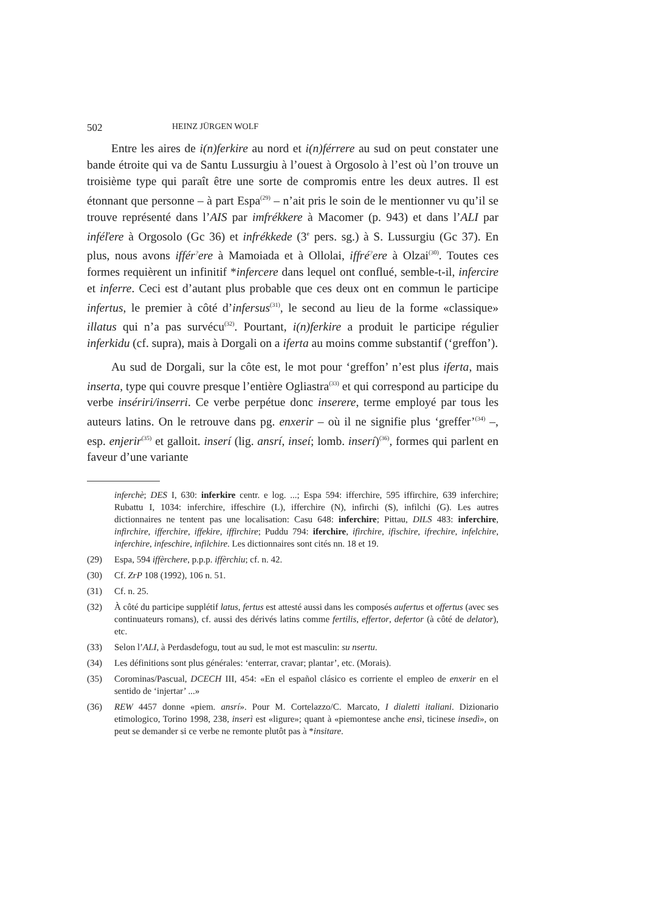502 HEINZ JÜRGEN WOLF
Entre les aires de i(n)ferkire au nord et i(n)férrere au sud on peut constater une bande étroite qui va de Santu Lussurgiu à l’ouest à Orgosolo à l’est où l’on trouve un troisième type qui paraît être une sorte de compromis entre les deux autres. Il est étonnant que personne – à part Espa<sup>(29)</sup> – n’ait pris le soin de le mentionner vu qu’il se trouve représenté dans l’AIS par imfrékkere à Macomer (p. 943) et dans l’ALI par inféľere à Orgosolo (Gc 36) et infrékkede (3<sup>e</sup> pers. sg.) à S. Lussurgiu (Gc 37). En plus, nous avons iffér<sup>?</sup>ere à Mamoiada et à Ollolai, iffré<sup>?</sup>ere à Olzai<sup>(30)</sup>. Toutes ces formes requièrent un infinitif *infercere dans lequel ont conflué, semble-t-il, infercire et inferre. Ceci est d’autant plus probable que ces deux ont en commun le participe infertus, le premier à côté d’infersus<sup>(31)</sup>, le second au lieu de la forme «classique» illatus qui n’a pas survécu<sup>(32)</sup>. Pourtant, i(n)ferkire a produit le participe régulier inferkidu (cf. supra), mais à Dorgali on a iferta au moins comme substantif (‘greffon’).
Au sud de Dorgali, sur la côte est, le mot pour ‘greffon’ n’est plus iferta, mais inserta, type qui couvre presque l’entière Ogliastra<sup>(33)</sup> et qui correspond au participe du verbe insériri/inserri. Ce verbe perpétue donc inserere, terme employé par tous les auteurs latins. On le retrouve dans pg. enxerir – où il ne signifie plus ‘greffer’<sup>(34)</sup> –, esp. enjerir<sup>(35)</sup> et galloit. inserí (lig. ansrí, inseí; lomb. inserí)<sup>(36)</sup>, formes qui parlent en faveur d’une variante
inferchè; DES I, 630: inferkire centr. e log. ...; Espa 594: ifferchire, 595 iffirchire, 639 inferchire; Rubattu I, 1034: inferchire, iffeschire (L), ifferchire (N), infirchi (S), infilchi (G). Les autres dictionnaires ne tentent pas une localisation: Casu 648: inferchire; Pittau, DILS 483: inferchire, infirchire, ifferchire, iffekire, iffirchire; Puddu 794: iferchire, ifirchire, ifischire, ifrechire, infelchire, inferchire, infeschire, infilchire. Les dictionnaires sont cités nn. 18 et 19.
(29) Espa, 594 iffèrchere, p.p.p. iffèrchiu; cf. n. 42.
(30) Cf. ZrP 108 (1992), 106 n. 51.
(31) Cf. n. 25.
(32) À côté du participe supplétif latus, fertus est attesté aussi dans les composés aufertus et offertus (avec ses continuateurs romans), cf. aussi des dérivés latins comme fertilis, effertor, defertor (à côté de delator), etc.
(33) Selon l’ALI, à Perdasdefogu, tout au sud, le mot est masculin: su nsertu.
(34) Les définitions sont plus générales: ‘enterrar, cravar; plantar’, etc. (Morais).
(35) Corominas/Pascual, DCECH III, 454: «En el español clásico es corriente el empleo de enxerir en el sentido de ‘injertar’ ...»
(36) REW 4457 donne «piem. ansrí». Pour M. Cortelazzo/C. Marcato, I dialetti italiani. Dizionario etimologico, Torino 1998, 238, inserì est «ligure»; quant à «piemontese anche ensì, ticinese insedì», on peut se demander si ce verbe ne remonte plutôt pas à *insitare.